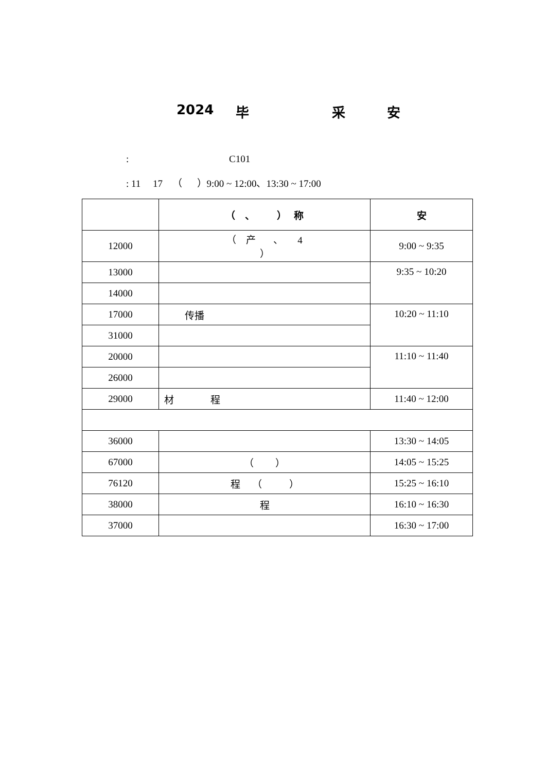2024 毕 采 安
: C101
: 11 17 （ ）9:00 ~ 12:00、13:30 ~ 17:00
| | （ 、 ） 称 | 安 |
| --- | --- | --- |
| 12000 | （ 产 、 4 ） | 9:00 ~ 9:35 |
| 13000 | | 9:35 ~ 10:20 |
| 14000 | | |
| 17000 | 传播 | 10:20 ~ 11:10 |
| 31000 | | |
| 20000 | | 11:10 ~ 11:40 |
| 26000 | | |
| 29000 | 材 程 | 11:40 ~ 12:00 |
| 36000 | | 13:30 ~ 14:05 |
| 67000 | （ ） | 14:05 ~ 15:25 |
| 76120 | 程 （ ） | 15:25 ~ 16:10 |
| 38000 | 程 | 16:10 ~ 16:30 |
| 37000 | | 16:30 ~ 17:00 |